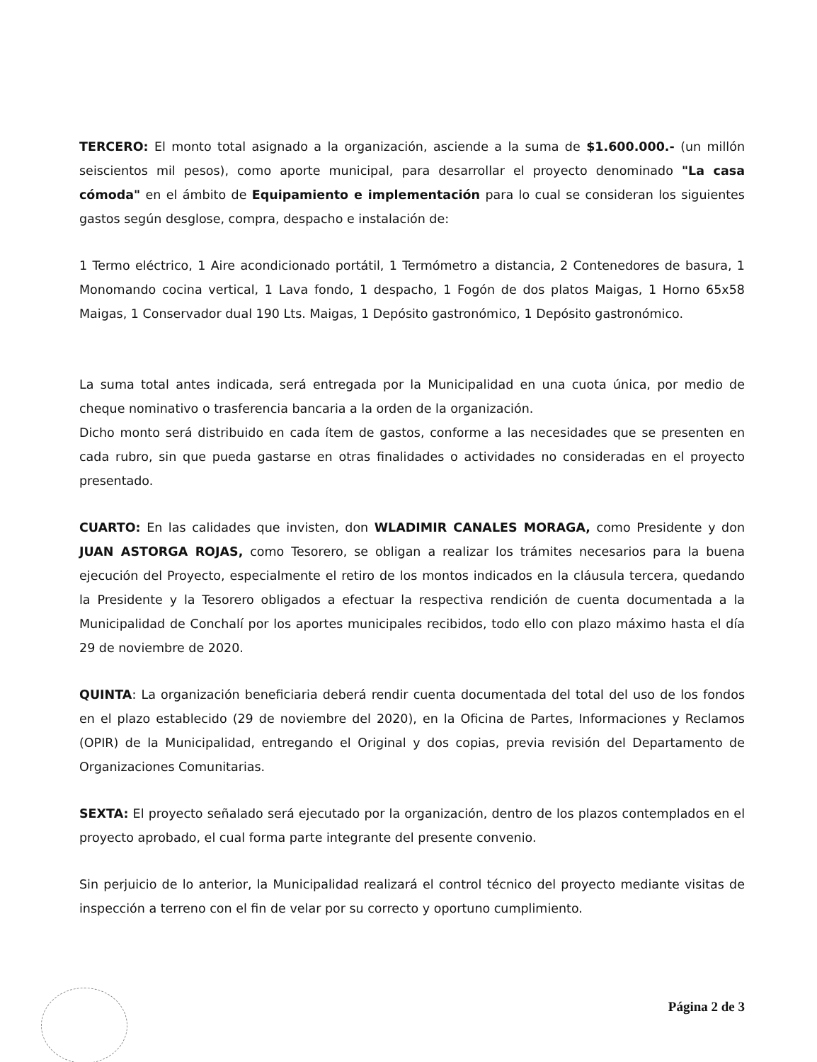TERCERO: El monto total asignado a la organización, asciende a la suma de $1.600.000.- (un millón seiscientos mil pesos), como aporte municipal, para desarrollar el proyecto denominado "La casa cómoda" en el ámbito de Equipamiento e implementación para lo cual se consideran los siguientes gastos según desglose, compra, despacho e instalación de:
1 Termo eléctrico, 1 Aire acondicionado portátil, 1 Termómetro a distancia, 2 Contenedores de basura, 1 Monomando cocina vertical, 1 Lava fondo, 1 despacho, 1 Fogón de dos platos Maigas, 1 Horno 65x58 Maigas, 1 Conservador dual 190 Lts. Maigas, 1 Depósito gastronómico, 1 Depósito gastronómico.
La suma total antes indicada, será entregada por la Municipalidad en una cuota única, por medio de cheque nominativo o trasferencia bancaria a la orden de la organización.
Dicho monto será distribuido en cada ítem de gastos, conforme a las necesidades que se presenten en cada rubro, sin que pueda gastarse en otras finalidades o actividades no consideradas en el proyecto presentado.
CUARTO: En las calidades que invisten, don WLADIMIR CANALES MORAGA, como Presidente y don JUAN ASTORGA ROJAS, como Tesorero, se obligan a realizar los trámites necesarios para la buena ejecución del Proyecto, especialmente el retiro de los montos indicados en la cláusula tercera, quedando la Presidente y la Tesorero obligados a efectuar la respectiva rendición de cuenta documentada a la Municipalidad de Conchalí por los aportes municipales recibidos, todo ello con plazo máximo hasta el día 29 de noviembre de 2020.
QUINTA: La organización beneficiaria deberá rendir cuenta documentada del total del uso de los fondos en el plazo establecido (29 de noviembre del 2020), en la Oficina de Partes, Informaciones y Reclamos (OPIR) de la Municipalidad, entregando el Original y dos copias, previa revisión del Departamento de Organizaciones Comunitarias.
SEXTA: El proyecto señalado será ejecutado por la organización, dentro de los plazos contemplados en el proyecto aprobado, el cual forma parte integrante del presente convenio.
Sin perjuicio de lo anterior, la Municipalidad realizará el control técnico del proyecto mediante visitas de inspección a terreno con el fin de velar por su correcto y oportuno cumplimiento.
Página 2 de 3